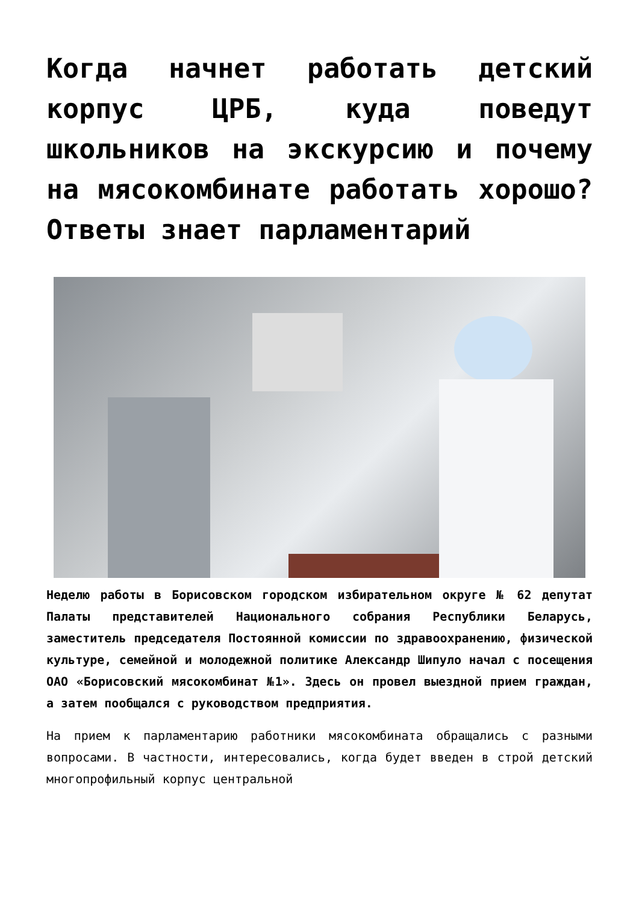Когда начнет работать детский корпус ЦРБ, куда поведут школьников на экскурсию и почему на мясокомбинате работать хорошо? Ответы знает парламентарий
Неделю работы в Борисовском городском избирательном округе № 62 депутат Палаты представителей Национального собрания Республики Беларусь, заместитель председателя Постоянной комиссии по здравоохранению, физической культуре, семейной и молодежной политике Александр Шипуло начал с посещения ОАО «Борисовский мясокомбинат №1». Здесь он провел выездной прием граждан, а затем пообщался с руководством предприятия.
На прием к парламентарию работники мясокомбината обращались с разными вопросами. В частности, интересовались, когда будет введен в строй детский многопрофильный корпус центральной